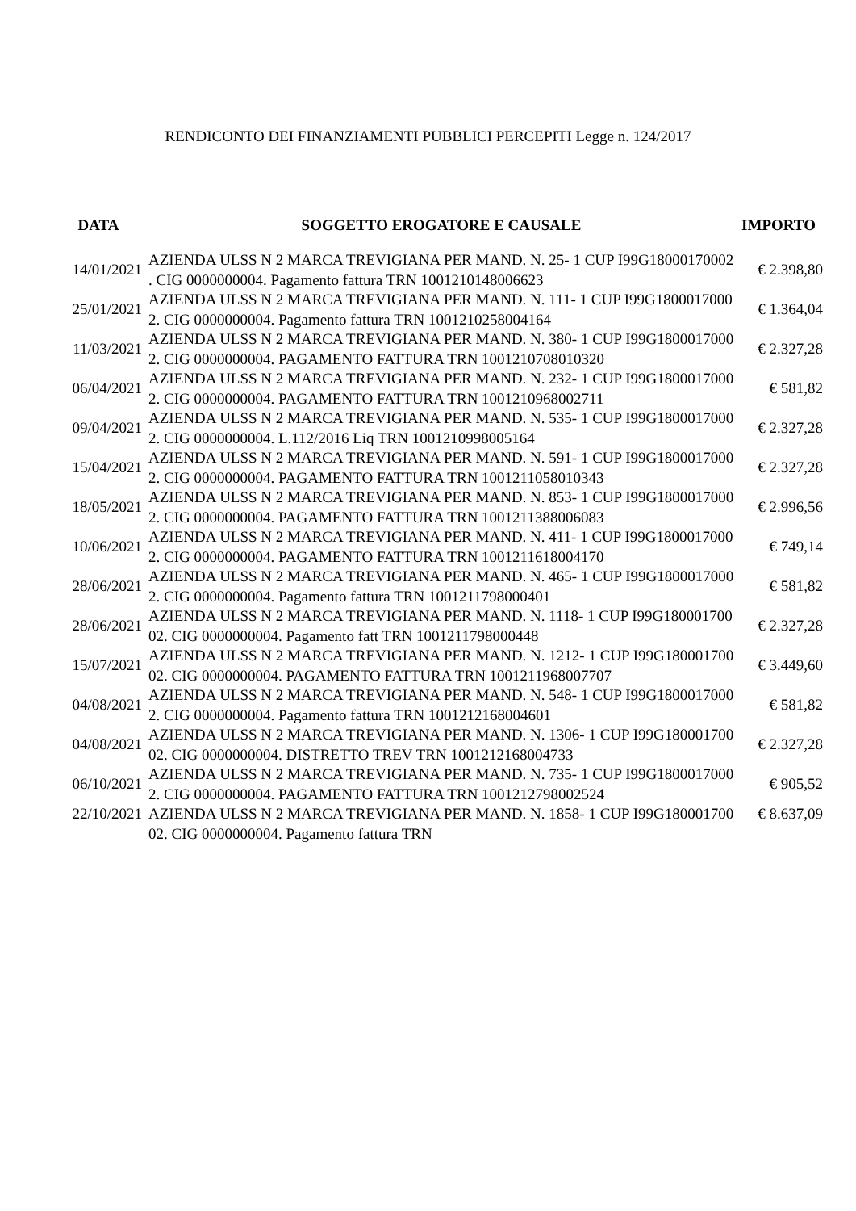RENDICONTO DEI FINANZIAMENTI PUBBLICI PERCEPITI Legge n. 124/2017
| DATA | SOGGETTO EROGATORE E CAUSALE | IMPORTO |
| --- | --- | --- |
| 14/01/2021 | AZIENDA ULSS N 2 MARCA TREVIGIANA PER MAND. N. 25- 1 CUP I99G18000170002 . CIG 0000000004. Pagamento fattura TRN 1001210148006623 | € 2.398,80 |
| 25/01/2021 | AZIENDA ULSS N 2 MARCA TREVIGIANA PER MAND. N. 111- 1 CUP I99G1800017000 2. CIG 0000000004. Pagamento fattura TRN 1001210258004164 | € 1.364,04 |
| 11/03/2021 | AZIENDA ULSS N 2 MARCA TREVIGIANA PER MAND. N. 380- 1 CUP I99G1800017000 2. CIG 0000000004. PAGAMENTO FATTURA TRN 1001210708010320 | € 2.327,28 |
| 06/04/2021 | AZIENDA ULSS N 2 MARCA TREVIGIANA PER MAND. N. 232- 1 CUP I99G1800017000 2. CIG 0000000004. PAGAMENTO FATTURA TRN 1001210968002711 | € 581,82 |
| 09/04/2021 | AZIENDA ULSS N 2 MARCA TREVIGIANA PER MAND. N. 535- 1 CUP I99G1800017000 2. CIG 0000000004. L.112/2016 Liq TRN 1001210998005164 | € 2.327,28 |
| 15/04/2021 | AZIENDA ULSS N 2 MARCA TREVIGIANA PER MAND. N. 591- 1 CUP I99G1800017000 2. CIG 0000000004. PAGAMENTO FATTURA TRN 1001211058010343 | € 2.327,28 |
| 18/05/2021 | AZIENDA ULSS N 2 MARCA TREVIGIANA PER MAND. N. 853- 1 CUP I99G1800017000 2. CIG 0000000004. PAGAMENTO FATTURA TRN 1001211388006083 | € 2.996,56 |
| 10/06/2021 | AZIENDA ULSS N 2 MARCA TREVIGIANA PER MAND. N. 411- 1 CUP I99G1800017000 2. CIG 0000000004. PAGAMENTO FATTURA TRN 1001211618004170 | € 749,14 |
| 28/06/2021 | AZIENDA ULSS N 2 MARCA TREVIGIANA PER MAND. N. 465- 1 CUP I99G1800017000 2. CIG 0000000004. Pagamento fattura TRN 1001211798000401 | € 581,82 |
| 28/06/2021 | AZIENDA ULSS N 2 MARCA TREVIGIANA PER MAND. N. 1118- 1 CUP I99G180001700 02. CIG 0000000004. Pagamento fatt TRN 1001211798000448 | € 2.327,28 |
| 15/07/2021 | AZIENDA ULSS N 2 MARCA TREVIGIANA PER MAND. N. 1212- 1 CUP I99G180001700 02. CIG 0000000004. PAGAMENTO FATTURA TRN 1001211968007707 | € 3.449,60 |
| 04/08/2021 | AZIENDA ULSS N 2 MARCA TREVIGIANA PER MAND. N. 548- 1 CUP I99G1800017000 2. CIG 0000000004. Pagamento fattura TRN 1001212168004601 | € 581,82 |
| 04/08/2021 | AZIENDA ULSS N 2 MARCA TREVIGIANA PER MAND. N. 1306- 1 CUP I99G180001700 02. CIG 0000000004. DISTRETTO TREV TRN 1001212168004733 | € 2.327,28 |
| 06/10/2021 | AZIENDA ULSS N 2 MARCA TREVIGIANA PER MAND. N. 735- 1 CUP I99G1800017000 2. CIG 0000000004. PAGAMENTO FATTURA TRN 1001212798002524 | € 905,52 |
| 22/10/2021 | AZIENDA ULSS N 2 MARCA TREVIGIANA PER MAND. N. 1858- 1 CUP I99G180001700 02. CIG 0000000004. Pagamento fattura TRN | € 8.637,09 |